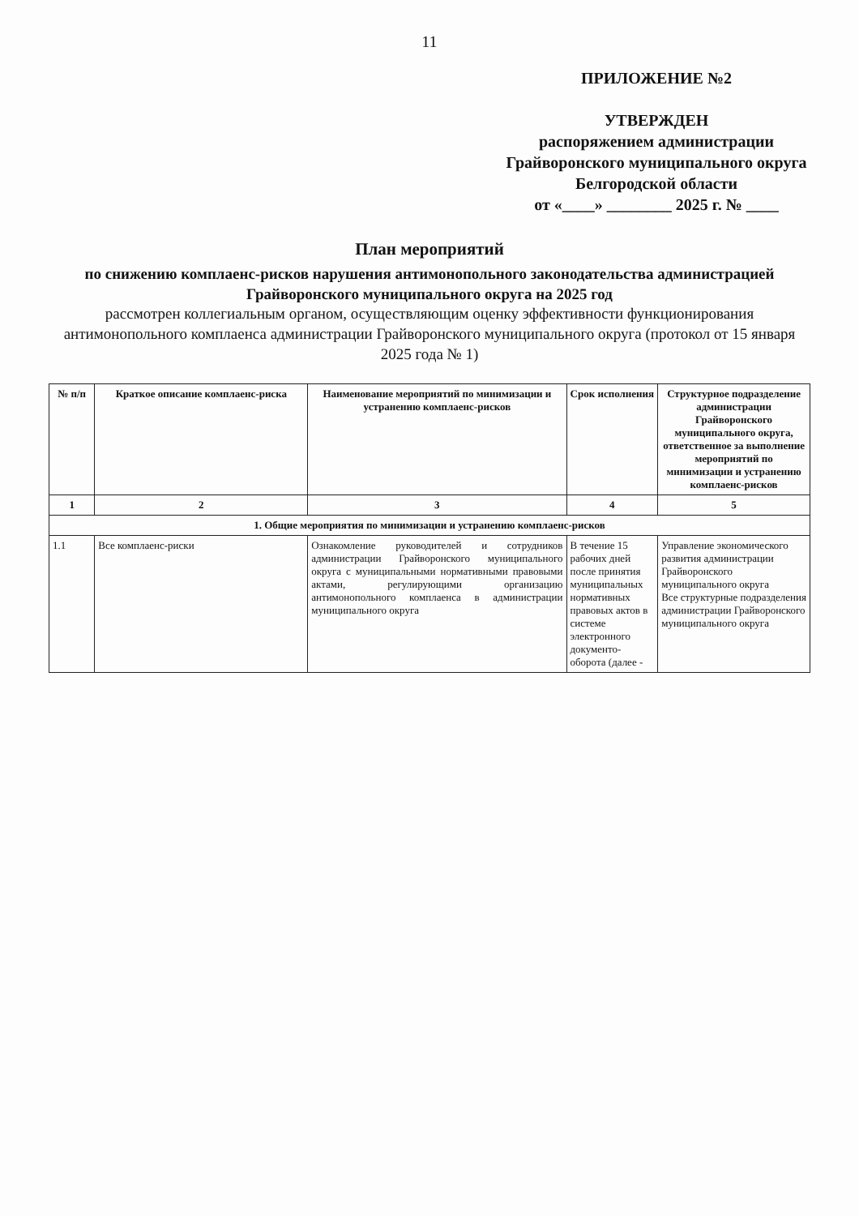11
ПРИЛОЖЕНИЕ №2
УТВЕРЖДЕН
распоряжением администрации Грайворонского муниципального округа Белгородской области
от «____» ________ 2025 г. № ____
План мероприятий
по снижению комплаенс-рисков нарушения антимонопольного законодательства администрацией Грайворонского муниципального округа на 2025 год
рассмотрен коллегиальным органом, осуществляющим оценку эффективности функционирования антимонопольного комплаенса администрации Грайворонского муниципального округа (протокол от 15 января 2025 года № 1)
| № п/п | Краткое описание комплаенс-риска | Наименование мероприятий по минимизации и устранению комплаенс-рисков | Срок исполнения | Структурное подразделение администрации Грайворонского муниципального округа, ответственное за выполнение мероприятий по минимизации и устранению комплаенс-рисков |
| --- | --- | --- | --- | --- |
| 1 | 2 | 3 | 4 | 5 |
| 1. Общие мероприятия по минимизации и устранению комплаенс-рисков | | | | |
| 1.1 | Все комплаенс-риски | Ознакомление руководителей и сотрудников администрации Грайворонского муниципального округа с муниципальными нормативными правовыми актами, регулирующими организацию антимонопольного комплаенса в администрации муниципального округа | В течение 15 рабочих дней после принятия муниципальных нормативных правовых актов в системе электронного документо-оборота (далее - | Управление экономического развития администрации Грайворонского муниципального округа Все структурные подразделения администрации Грайворонского муниципального округа |